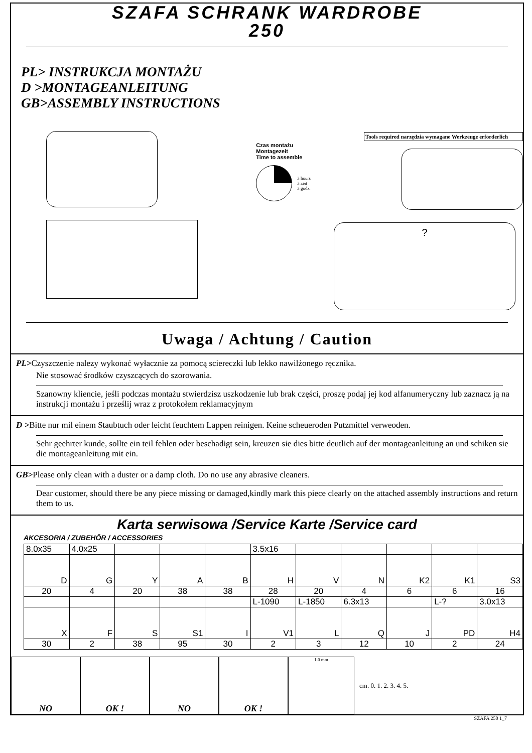SZAFA SCHRANK WARDROBE
250
PL> INSTRUKCJA MONTAŻU
D >MONTAGEANLEITUNG
GB>ASSEMBLY INSTRUCTIONS
Czas montażu
Montagezeit
Time to assemble
3 hours
3 zeit
3 godz.
Tools required narzędzia wymagane Werkzeuge erforderlich
?
Uwaga / Achtung / Caution
PL>Czyszczenie nalezy wykonać wyłacznie za pomocą sciereczki lub lekko nawilżonego ręcznika.
Nie stosować środków czyszcących do szorowania.
Szanowny kliencie, jeśli podczas montażu stwierdzisz uszkodzenie lub brak części, proszę podaj jej kod alfanumeryczny lub zaznacz ją na instrukcji montażu i prześlij wraz z protokołem reklamacyjnym
D >Bitte nur mil einem Staubtuch oder leicht feuchtem Lappen reinigen. Keine scheueroden Putzmittel verweoden.
Sehr geehrter kunde, sollte ein teil fehlen oder beschadigt sein, kreuzen sie dies bitte deutlich auf der montageanleitung an und schiken sie die montageanleitung mit ein.
GB>Please only clean with a duster or a damp cloth. Do no use any abrasive cleaners.
Dear customer, should there be any piece missing or damaged,kindly mark this piece clearly on the attached assembly instructions and return them to us.
Karta serwisowa /Service Karte /Service card
AKCESORIA / ZUBEHÖR / ACCESSORIES
| 8.0x35 | 4.0x25 | | | | 3.5x16 | | | | | |
| D | G | Y | A | B | H | V | N | K2 | K1 | S3 |
| 20 | 4 | 20 | 38 | 38 | 28 | 20 | 4 | 6 | 6 | 16 |
| | | | | | L-1090 | L-1850 | 6.3x13 | | L-? | 3.0x13 |
| X | F | S | S1 | I | V1 | L | Q | J | PD | H4 |
| 30 | 2 | 38 | 95 | 30 | 2 | 3 | 12 | 10 | 2 | 24 |
NO OK ! NO OK !
1.0 mm
cm. 0. 1. 2. 3. 4. 5.
SZAFA 250 1_7